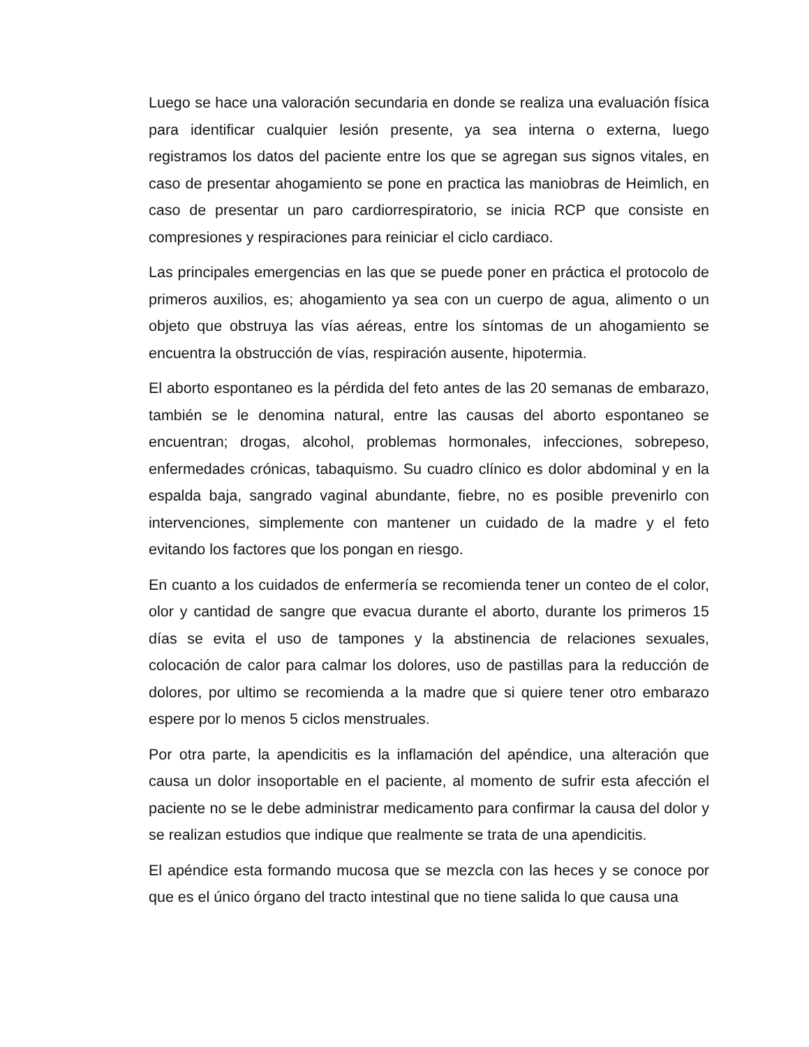Luego se hace una valoración secundaria en donde se realiza una evaluación física para identificar cualquier lesión presente, ya sea interna o externa, luego registramos los datos del paciente entre los que se agregan sus signos vitales, en caso de presentar ahogamiento se pone en practica las maniobras de Heimlich, en caso de presentar un paro cardiorrespiratorio, se inicia RCP que consiste en compresiones y respiraciones para reiniciar el ciclo cardiaco.
Las principales emergencias en las que se puede poner en práctica el protocolo de primeros auxilios, es; ahogamiento ya sea con un cuerpo de agua, alimento o un objeto que obstruya las vías aéreas, entre los síntomas de un ahogamiento se encuentra la obstrucción de vías, respiración ausente, hipotermia.
El aborto espontaneo es la pérdida del feto antes de las 20 semanas de embarazo, también se le denomina natural, entre las causas del aborto espontaneo se encuentran; drogas, alcohol, problemas hormonales, infecciones, sobrepeso, enfermedades crónicas, tabaquismo. Su cuadro clínico es dolor abdominal y en la espalda baja, sangrado vaginal abundante, fiebre, no es posible prevenirlo con intervenciones, simplemente con mantener un cuidado de la madre y el feto evitando los factores que los pongan en riesgo.
En cuanto a los cuidados de enfermería se recomienda tener un conteo de el color, olor y cantidad de sangre que evacua durante el aborto, durante los primeros 15 días se evita el uso de tampones y la abstinencia de relaciones sexuales, colocación de calor para calmar los dolores, uso de pastillas para la reducción de dolores, por ultimo se recomienda a la madre que si quiere tener otro embarazo espere por lo menos 5 ciclos menstruales.
Por otra parte, la apendicitis es la inflamación del apéndice, una alteración que causa un dolor insoportable en el paciente, al momento de sufrir esta afección el paciente no se le debe administrar medicamento para confirmar la causa del dolor y se realizan estudios que indique que realmente se trata de una apendicitis.
El apéndice esta formando mucosa que se mezcla con las heces y se conoce por que es el único órgano del tracto intestinal que no tiene salida lo que causa una